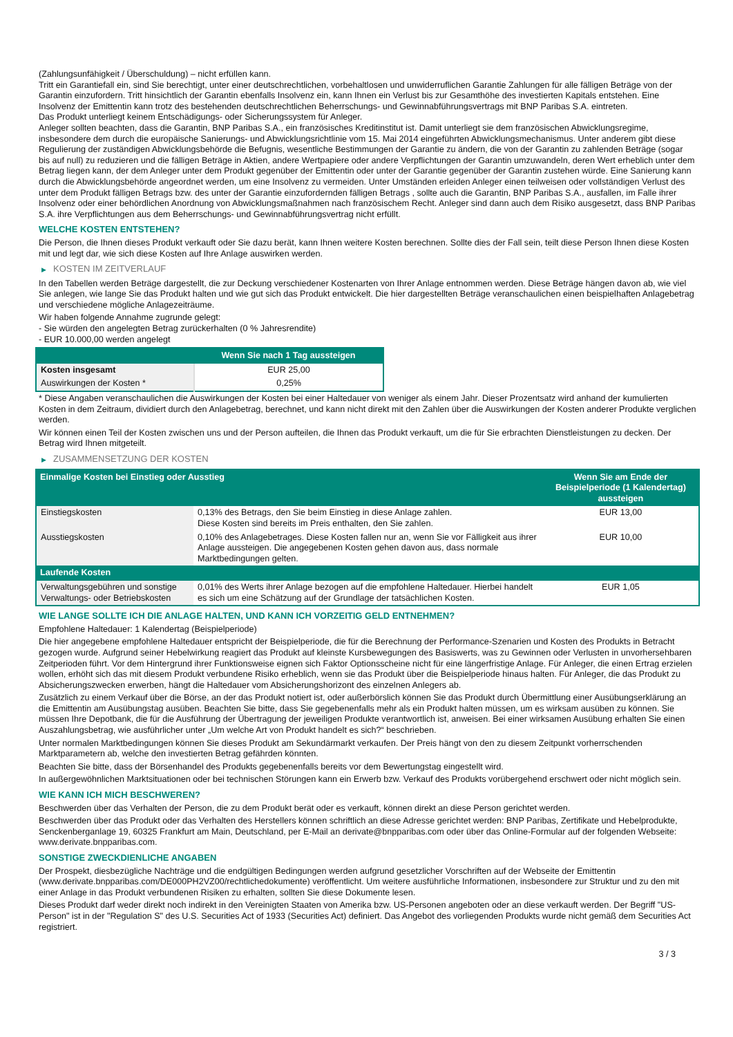(Zahlungsunfähigkeit / Überschuldung) – nicht erfüllen kann.
Tritt ein Garantiefall ein, sind Sie berechtigt, unter einer deutschrechtlichen, vorbehaltlosen und unwiderruflichen Garantie Zahlungen für alle fälligen Beträge von der Garantin einzufordern. Tritt hinsichtlich der Garantin ebenfalls Insolvenz ein, kann Ihnen ein Verlust bis zur Gesamthöhe des investierten Kapitals entstehen. Eine Insolvenz der Emittentin kann trotz des bestehenden deutschrechtlichen Beherrschungs- und Gewinnabführungsvertrags mit BNP Paribas S.A. eintreten.
Das Produkt unterliegt keinem Entschädigungs- oder Sicherungssystem für Anleger.
Anleger sollten beachten, dass die Garantin, BNP Paribas S.A., ein französisches Kreditinstitut ist. Damit unterliegt sie dem französischen Abwicklungsregime, insbesondere dem durch die europäische Sanierungs- und Abwicklungsrichtlinie vom 15. Mai 2014 eingeführten Abwicklungsmechanismus. Unter anderem gibt diese Regulierung der zuständigen Abwicklungsbehörde die Befugnis, wesentliche Bestimmungen der Garantie zu ändern, die von der Garantin zu zahlenden Beträge (sogar bis auf null) zu reduzieren und die fälligen Beträge in Aktien, andere Wertpapiere oder andere Verpflichtungen der Garantin umzuwandeln, deren Wert erheblich unter dem Betrag liegen kann, der dem Anleger unter dem Produkt gegenüber der Emittentin oder unter der Garantie gegenüber der Garantin zustehen würde. Eine Sanierung kann durch die Abwicklungsbehörde angeordnet werden, um eine Insolvenz zu vermeiden. Unter Umständen erleiden Anleger einen teilweisen oder vollständigen Verlust des unter dem Produkt fälligen Betrags bzw. des unter der Garantie einzufordernden fälligen Betrags , sollte auch die Garantin, BNP Paribas S.A., ausfallen, im Falle ihrer Insolvenz oder einer behördlichen Anordnung von Abwicklungsmaßnahmen nach französischem Recht. Anleger sind dann auch dem Risiko ausgesetzt, dass BNP Paribas S.A. ihre Verpflichtungen aus dem Beherrschungs- und Gewinnabführungsvertrag nicht erfüllt.
WELCHE KOSTEN ENTSTEHEN?
Die Person, die Ihnen dieses Produkt verkauft oder Sie dazu berät, kann Ihnen weitere Kosten berechnen. Sollte dies der Fall sein, teilt diese Person Ihnen diese Kosten mit und legt dar, wie sich diese Kosten auf Ihre Anlage auswirken werden.
▶ KOSTEN IM ZEITVERLAUF
In den Tabellen werden Beträge dargestellt, die zur Deckung verschiedener Kostenarten von Ihrer Anlage entnommen werden. Diese Beträge hängen davon ab, wie viel Sie anlegen, wie lange Sie das Produkt halten und wie gut sich das Produkt entwickelt. Die hier dargestellten Beträge veranschaulichen einen beispielhaften Anlagebetrag und verschiedene mögliche Anlagezeiträume.
Wir haben folgende Annahme zugrunde gelegt:
- Sie würden den angelegten Betrag zurückerhalten (0 % Jahresrendite)
- EUR 10.000,00 werden angelegt
| | Wenn Sie nach 1 Tag aussteigen |
| --- | --- |
| Kosten insgesamt | EUR 25,00 |
| Auswirkungen der Kosten * | 0,25% |
* Diese Angaben veranschaulichen die Auswirkungen der Kosten bei einer Haltedauer von weniger als einem Jahr. Dieser Prozentsatz wird anhand der kumulierten Kosten in dem Zeitraum, dividiert durch den Anlagebetrag, berechnet, und kann nicht direkt mit den Zahlen über die Auswirkungen der Kosten anderer Produkte verglichen werden.
Wir können einen Teil der Kosten zwischen uns und der Person aufteilen, die Ihnen das Produkt verkauft, um die für Sie erbrachten Dienstleistungen zu decken. Der Betrag wird Ihnen mitgeteilt.
▶ ZUSAMMENSETZUNG DER KOSTEN
| Einmalige Kosten bei Einstieg oder Ausstieg | | Wenn Sie am Ende der Beispielperiode (1 Kalendertag) aussteigen |
| --- | --- | --- |
| Einstiegskosten | 0,13% des Betrags, den Sie beim Einstieg in diese Anlage zahlen. Diese Kosten sind bereits im Preis enthalten, den Sie zahlen. | EUR 13,00 |
| Ausstiegskosten | 0,10% des Anlagebetrages. Diese Kosten fallen nur an, wenn Sie vor Fälligkeit aus ihrer Anlage aussteigen. Die angegebenen Kosten gehen davon aus, dass normale Marktbedingungen gelten. | EUR 10,00 |
| Laufende Kosten | | |
| Verwaltungsgebühren und sonstige Verwaltungs- oder Betriebskosten | 0,01% des Werts ihrer Anlage bezogen auf die empfohlene Haltedauer. Hierbei handelt es sich um eine Schätzung auf der Grundlage der tatsächlichen Kosten. | EUR 1,05 |
WIE LANGE SOLLTE ICH DIE ANLAGE HALTEN, UND KANN ICH VORZEITIG GELD ENTNEHMEN?
Empfohlene Haltedauer: 1 Kalendertag (Beispielperiode)
Die hier angegebene empfohlene Haltedauer entspricht der Beispielperiode, die für die Berechnung der Performance-Szenarien und Kosten des Produkts in Betracht gezogen wurde. Aufgrund seiner Hebelwirkung reagiert das Produkt auf kleinste Kursbewegungen des Basiswerts, was zu Gewinnen oder Verlusten in unvorhersehbaren Zeitperioden führt. Vor dem Hintergrund ihrer Funktionsweise eignen sich Faktor Optionsscheine nicht für eine längerfristige Anlage. Für Anleger, die einen Ertrag erzielen wollen, erhöht sich das mit diesem Produkt verbundene Risiko erheblich, wenn sie das Produkt über die Beispielperiode hinaus halten. Für Anleger, die das Produkt zu Absicherungszwecken erwerben, hängt die Haltedauer vom Absicherungshorizont des einzelnen Anlegers ab.
Zusätzlich zu einem Verkauf über die Börse, an der das Produkt notiert ist, oder außerbörslich können Sie das Produkt durch Übermittlung einer Ausübungserklärung an die Emittentin am Ausübungstag ausüben. Beachten Sie bitte, dass Sie gegebenenfalls mehr als ein Produkt halten müssen, um es wirksam ausüben zu können. Sie müssen Ihre Depotbank, die für die Ausführung der Übertragung der jeweiligen Produkte verantwortlich ist, anweisen. Bei einer wirksamen Ausübung erhalten Sie einen Auszahlungsbetrag, wie ausführlicher unter „Um welche Art von Produkt handelt es sich?“ beschrieben.
Unter normalen Marktbedingungen können Sie dieses Produkt am Sekundärmarkt verkaufen. Der Preis hängt von den zu diesem Zeitpunkt vorherrschenden Marktparametern ab, welche den investierten Betrag gefährden könnten.
Beachten Sie bitte, dass der Börsenhandel des Produkts gegebenenfalls bereits vor dem Bewertungstag eingestellt wird.
In außergewöhnlichen Marktsituationen oder bei technischen Störungen kann ein Erwerb bzw. Verkauf des Produkts vorübergehend erschwert oder nicht möglich sein.
WIE KANN ICH MICH BESCHWEREN?
Beschwerden über das Verhalten der Person, die zu dem Produkt berät oder es verkauft, können direkt an diese Person gerichtet werden.
Beschwerden über das Produkt oder das Verhalten des Herstellers können schriftlich an diese Adresse gerichtet werden: BNP Paribas, Zertifikate und Hebelprodukte, Senckenberganlage 19, 60325 Frankfurt am Main, Deutschland, per E-Mail an derivate@bnpparibas.com oder über das Online-Formular auf der folgenden Webseite: www.derivate.bnpparibas.com.
SONSTIGE ZWECKDIENLICHE ANGABEN
Der Prospekt, diesbezügliche Nachträge und die endgültigen Bedingungen werden aufgrund gesetzlicher Vorschriften auf der Webseite der Emittentin (www.derivate.bnpparibas.com/DE000PH2VZ00/rechtlichedokumente) veröffentlicht. Um weitere ausführliche Informationen, insbesondere zur Struktur und zu den mit einer Anlage in das Produkt verbundenen Risiken zu erhalten, sollten Sie diese Dokumente lesen.
Dieses Produkt darf weder direkt noch indirekt in den Vereinigten Staaten von Amerika bzw. US-Personen angeboten oder an diese verkauft werden. Der Begriff "US-Person" ist in der "Regulation S" des U.S. Securities Act of 1933 (Securities Act) definiert. Das Angebot des vorliegenden Produkts wurde nicht gemäß dem Securities Act registriert.
3 / 3